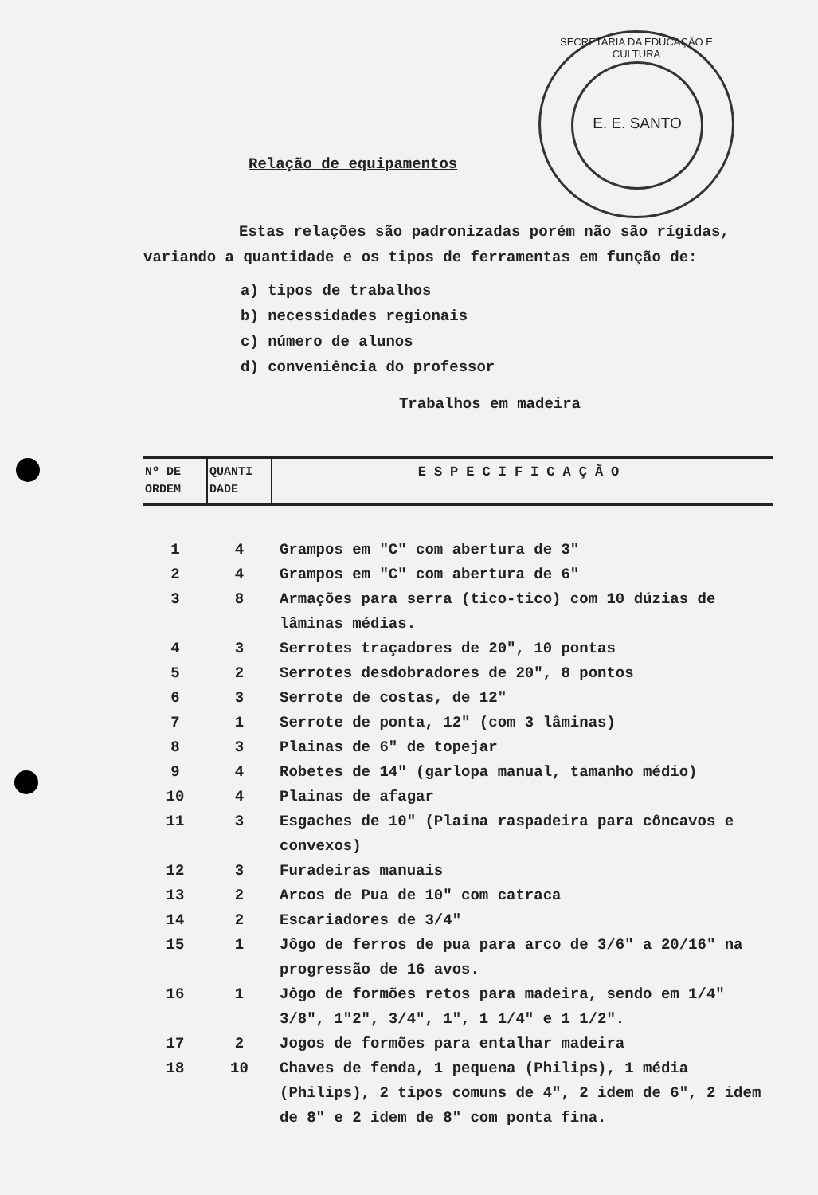SECRETARIA DA EDUCAÇÃO E CULTURA
E. E. SANTO
Relação de equipamentos
Estas relações são padronizadas porém não são rígidas, variando a quantidade e os tipos de ferramentas em função de:
a) tipos de trabalhos
b) necessidades regionais
c) número de alunos
d) conveniência do professor
Trabalhos em madeira
| Nº DE ORDEM | QUANTI DADE | ESPECIFICAÇÃO |
| --- | --- | --- |
| 1 | 4 | Grampos em "C" com abertura de 3" |
| 2 | 4 | Grampos em "C" com abertura de 6" |
| 3 | 8 | Armações para serra (tico-tico) com 10 dúzias de lâminas médias. |
| 4 | 3 | Serrotes traçadores de 20", 10 pontas |
| 5 | 2 | Serrotes desdobradores de 20", 8 pontos |
| 6 | 3 | Serrote de costas, de 12" |
| 7 | 1 | Serrote de ponta, 12" (com 3 lâminas) |
| 8 | 3 | Plainas de 6" de topejar |
| 9 | 4 | Robetes de 14" (garlopa manual, tamanho médio) |
| 10 | 4 | Plainas de afagar |
| 11 | 3 | Esgaches de 10" (Plaina raspadeira para côncavos e convexos) |
| 12 | 3 | Furadeiras manuais |
| 13 | 2 | Arcos de Pua de 10" com catraca |
| 14 | 2 | Escariadores de 3/4" |
| 15 | 1 | Jôgo de ferros de pua para arco de 3/6" a 20/16" na progressão de 16 avos. |
| 16 | 1 | Jôgo de formões retos para madeira, sendo em 1/4" 3/8", 1"2", 3/4", 1", 1 1/4" e 1 1/2". |
| 17 | 2 | Jogos de formões para entalhar madeira |
| 18 | 10 | Chaves de fenda, 1 pequena (Philips), 1 média (Philips), 2 tipos comuns de 4", 2 idem de 6", 2 idem de 8" e 2 idem de 8" com ponta fina. |